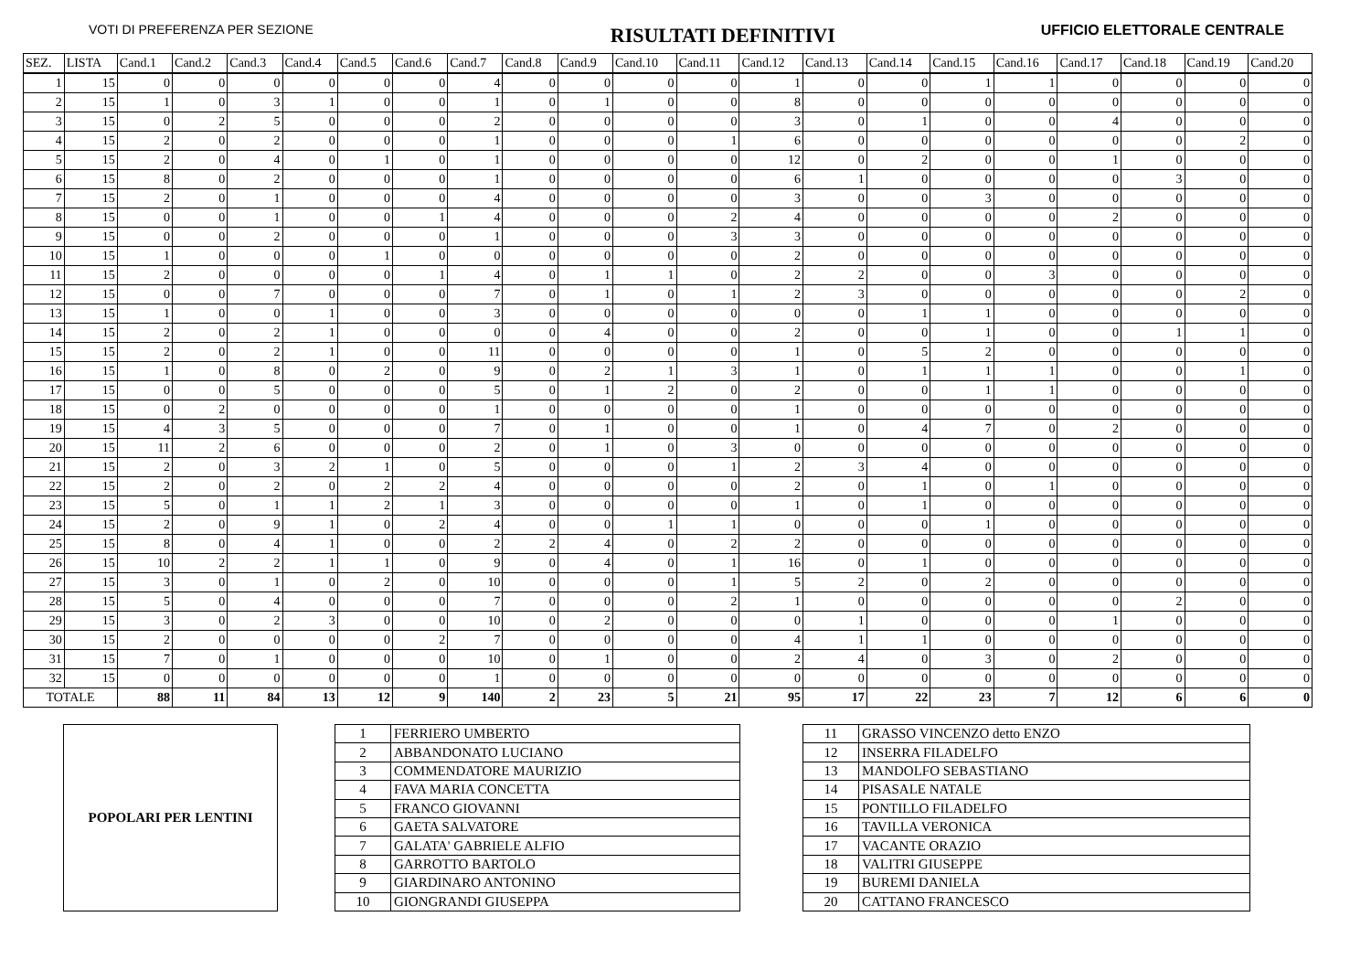VOTI DI PREFERENZA PER SEZIONE RISULTATI DEFINITIVI UFFICIO ELETTORALE CENTRALE
| SEZ. | LISTA | Cand.1 | Cand.2 | Cand.3 | Cand.4 | Cand.5 | Cand.6 | Cand.7 | Cand.8 | Cand.9 | Cand.10 | Cand.11 | Cand.12 | Cand.13 | Cand.14 | Cand.15 | Cand.16 | Cand.17 | Cand.18 | Cand.19 | Cand.20 |
| --- | --- | --- | --- | --- | --- | --- | --- | --- | --- | --- | --- | --- | --- | --- | --- | --- | --- | --- | --- | --- | --- |
| 1 | 15 | 0 | 0 | 0 | 0 | 0 | 0 | 4 | 0 | 0 | 0 | 0 | 1 | 0 | 0 | 1 | 1 | 0 | 0 | 0 | 0 |
| 2 | 15 | 1 | 0 | 3 | 1 | 0 | 0 | 1 | 0 | 1 | 0 | 0 | 8 | 0 | 0 | 0 | 0 | 0 | 0 | 0 | 0 |
| 3 | 15 | 0 | 2 | 5 | 0 | 0 | 0 | 2 | 0 | 0 | 0 | 0 | 3 | 0 | 1 | 0 | 0 | 4 | 0 | 0 | 0 |
| 4 | 15 | 2 | 0 | 2 | 0 | 0 | 0 | 1 | 0 | 0 | 0 | 1 | 6 | 0 | 0 | 0 | 0 | 0 | 0 | 2 | 0 |
| 5 | 15 | 2 | 0 | 4 | 0 | 1 | 0 | 1 | 0 | 0 | 0 | 0 | 12 | 0 | 2 | 0 | 0 | 1 | 0 | 0 | 0 |
| 6 | 15 | 8 | 0 | 2 | 0 | 0 | 0 | 1 | 0 | 0 | 0 | 0 | 6 | 1 | 0 | 0 | 0 | 0 | 3 | 0 | 0 |
| 7 | 15 | 2 | 0 | 1 | 0 | 0 | 0 | 4 | 0 | 0 | 0 | 0 | 3 | 0 | 0 | 3 | 0 | 0 | 0 | 0 | 0 |
| 8 | 15 | 0 | 0 | 1 | 0 | 0 | 1 | 4 | 0 | 0 | 0 | 2 | 4 | 0 | 0 | 0 | 0 | 2 | 0 | 0 | 0 |
| 9 | 15 | 0 | 0 | 2 | 0 | 0 | 0 | 1 | 0 | 0 | 0 | 3 | 3 | 0 | 0 | 0 | 0 | 0 | 0 | 0 | 0 |
| 10 | 15 | 1 | 0 | 0 | 0 | 1 | 0 | 0 | 0 | 0 | 0 | 0 | 2 | 0 | 0 | 0 | 0 | 0 | 0 | 0 | 0 |
| 11 | 15 | 2 | 0 | 0 | 0 | 0 | 1 | 4 | 0 | 1 | 1 | 0 | 2 | 2 | 0 | 0 | 3 | 0 | 0 | 0 | 0 |
| 12 | 15 | 0 | 0 | 7 | 0 | 0 | 0 | 7 | 0 | 1 | 0 | 1 | 2 | 3 | 0 | 0 | 0 | 0 | 0 | 2 | 0 |
| 13 | 15 | 1 | 0 | 0 | 1 | 0 | 0 | 3 | 0 | 0 | 0 | 0 | 0 | 0 | 1 | 1 | 0 | 0 | 0 | 0 | 0 |
| 14 | 15 | 2 | 0 | 2 | 1 | 0 | 0 | 0 | 0 | 4 | 0 | 0 | 2 | 0 | 0 | 1 | 0 | 0 | 1 | 1 | 0 |
| 15 | 15 | 2 | 0 | 2 | 1 | 0 | 0 | 11 | 0 | 0 | 0 | 0 | 1 | 0 | 5 | 2 | 0 | 0 | 0 | 0 | 0 |
| 16 | 15 | 1 | 0 | 8 | 0 | 2 | 0 | 9 | 0 | 2 | 1 | 3 | 1 | 0 | 1 | 1 | 1 | 0 | 0 | 1 | 0 |
| 17 | 15 | 0 | 0 | 5 | 0 | 0 | 0 | 5 | 0 | 1 | 2 | 0 | 2 | 0 | 0 | 1 | 1 | 0 | 0 | 0 | 0 |
| 18 | 15 | 0 | 2 | 0 | 0 | 0 | 0 | 1 | 0 | 0 | 0 | 0 | 1 | 0 | 0 | 0 | 0 | 0 | 0 | 0 | 0 |
| 19 | 15 | 4 | 3 | 5 | 0 | 0 | 0 | 7 | 0 | 1 | 0 | 0 | 1 | 0 | 4 | 7 | 0 | 2 | 0 | 0 | 0 |
| 20 | 15 | 11 | 2 | 6 | 0 | 0 | 0 | 2 | 0 | 1 | 0 | 3 | 0 | 0 | 0 | 0 | 0 | 0 | 0 | 0 | 0 |
| 21 | 15 | 2 | 0 | 3 | 2 | 1 | 0 | 5 | 0 | 0 | 0 | 1 | 2 | 3 | 4 | 0 | 0 | 0 | 0 | 0 | 0 |
| 22 | 15 | 2 | 0 | 2 | 0 | 2 | 2 | 4 | 0 | 0 | 0 | 0 | 2 | 0 | 1 | 0 | 1 | 0 | 0 | 0 | 0 |
| 23 | 15 | 5 | 0 | 1 | 1 | 2 | 1 | 3 | 0 | 0 | 0 | 0 | 1 | 0 | 1 | 0 | 0 | 0 | 0 | 0 | 0 |
| 24 | 15 | 2 | 0 | 9 | 1 | 0 | 2 | 4 | 0 | 0 | 1 | 1 | 0 | 0 | 0 | 1 | 0 | 0 | 0 | 0 | 0 |
| 25 | 15 | 8 | 0 | 4 | 1 | 0 | 0 | 2 | 2 | 4 | 0 | 2 | 2 | 0 | 0 | 0 | 0 | 0 | 0 | 0 | 0 |
| 26 | 15 | 10 | 2 | 2 | 1 | 1 | 0 | 9 | 0 | 4 | 0 | 1 | 16 | 0 | 1 | 0 | 0 | 0 | 0 | 0 | 0 |
| 27 | 15 | 3 | 0 | 1 | 0 | 2 | 0 | 10 | 0 | 0 | 0 | 1 | 5 | 2 | 0 | 2 | 0 | 0 | 0 | 0 | 0 |
| 28 | 15 | 5 | 0 | 4 | 0 | 0 | 0 | 7 | 0 | 0 | 0 | 2 | 1 | 0 | 0 | 0 | 0 | 0 | 2 | 0 | 0 |
| 29 | 15 | 3 | 0 | 2 | 3 | 0 | 0 | 10 | 0 | 2 | 0 | 0 | 0 | 1 | 0 | 0 | 0 | 1 | 0 | 0 | 0 |
| 30 | 15 | 2 | 0 | 0 | 0 | 0 | 2 | 7 | 0 | 0 | 0 | 0 | 4 | 1 | 1 | 0 | 0 | 0 | 0 | 0 | 0 |
| 31 | 15 | 7 | 0 | 1 | 0 | 0 | 0 | 10 | 0 | 1 | 0 | 0 | 2 | 4 | 0 | 3 | 0 | 2 | 0 | 0 | 0 |
| 32 | 15 | 0 | 0 | 0 | 0 | 0 | 0 | 1 | 0 | 0 | 0 | 0 | 0 | 0 | 0 | 0 | 0 | 0 | 0 | 0 | 0 |
| TOTALE | | 88 | 11 | 84 | 13 | 12 | 9 | 140 | 2 | 23 | 5 | 21 | 95 | 17 | 22 | 23 | 7 | 12 | 6 | 6 | 0 |
POPOLARI PER LENTINI
| 1 | FERRIERO UMBERTO |
| 2 | ABBANDONATO LUCIANO |
| 3 | COMMENDATORE MAURIZIO |
| 4 | FAVA MARIA CONCETTA |
| 5 | FRANCO GIOVANNI |
| 6 | GAETA SALVATORE |
| 7 | GALATA' GABRIELE ALFIO |
| 8 | GARROTTO BARTOLO |
| 9 | GIARDINARO ANTONINO |
| 10 | GIONGRANDI GIUSEPPA |
| 11 | GRASSO VINCENZO detto ENZO |
| 12 | INSERRA FILADELFO |
| 13 | MANDOLFO SEBASTIANO |
| 14 | PISASALE NATALE |
| 15 | PONTILLO FILADELFO |
| 16 | TAVILLA VERONICA |
| 17 | VACANTE ORAZIO |
| 18 | VALITRI GIUSEPPE |
| 19 | BUREMI DANIELA |
| 20 | CATTANO FRANCESCO |